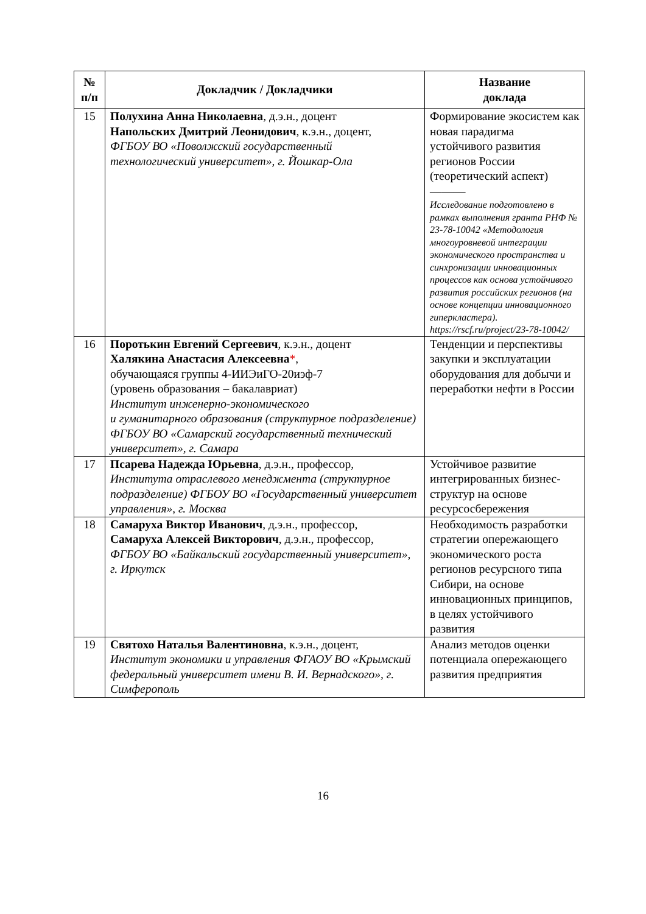| № п/п | Докладчик / Докладчики | Название доклада |
| --- | --- | --- |
| 15 | Полухина Анна Николаевна , д.э.н., доцент Напольских Дмитрий Леонидович , к.э.н., доцент, ФГБОУ ВО «Поволжский государственный технологический университет», г. Йошкар-Ола | Формирование экосистем как новая парадигма устойчивого развития регионов России (теоретический аспект) ——— Исследование подготовлено в рамках выполнения гранта РНФ № 23-78-10042 «Методология многоуровневой интеграции экономического пространства и синхронизации инновационных процессов как основа устойчивого развития российских регионов (на основе концепции инновационного гиперкластера). https://rscf.ru/project/23-78-10042/ |
| 16 | Поротькин Евгений Сергеевич , к.э.н., доцент Халякина Анастасия Алексеевна * , обучающаяся группы 4-ИИЭиГО-20иэф-7 (уровень образования – бакалавриат) Институт инженерно-экономического и гуманитарного образования (структурное подразделение) ФГБОУ ВО «Самарский государственный технический университет», г. Самара | Тенденции и перспективы закупки и эксплуатации оборудования для добычи и переработки нефти в России |
| 17 | Псарева Надежда Юрьевна , д.э.н., профессор, Института отраслевого менеджмента (структурное подразделение) ФГБОУ ВО «Государственный университет управления», г. Москва | Устойчивое развитие интегрированных бизнес-структур на основе ресурсосбережения |
| 18 | Самаруха Виктор Иванович , д.э.н., профессор, Самаруха Алексей Викторович , д.э.н., профессор, ФГБОУ ВО «Байкальский государственный университет», г. Иркутск | Необходимость разработки стратегии опережающего экономического роста регионов ресурсного типа Сибири, на основе инновационных принципов, в целях устойчивого развития |
| 19 | Святохо Наталья Валентиновна , к.э.н., доцент, Институт экономики и управления ФГАОУ ВО «Крымский федеральный университет имени В. И. Вернадского», г. Симферополь | Анализ методов оценки потенциала опережающего развития предприятия |
16